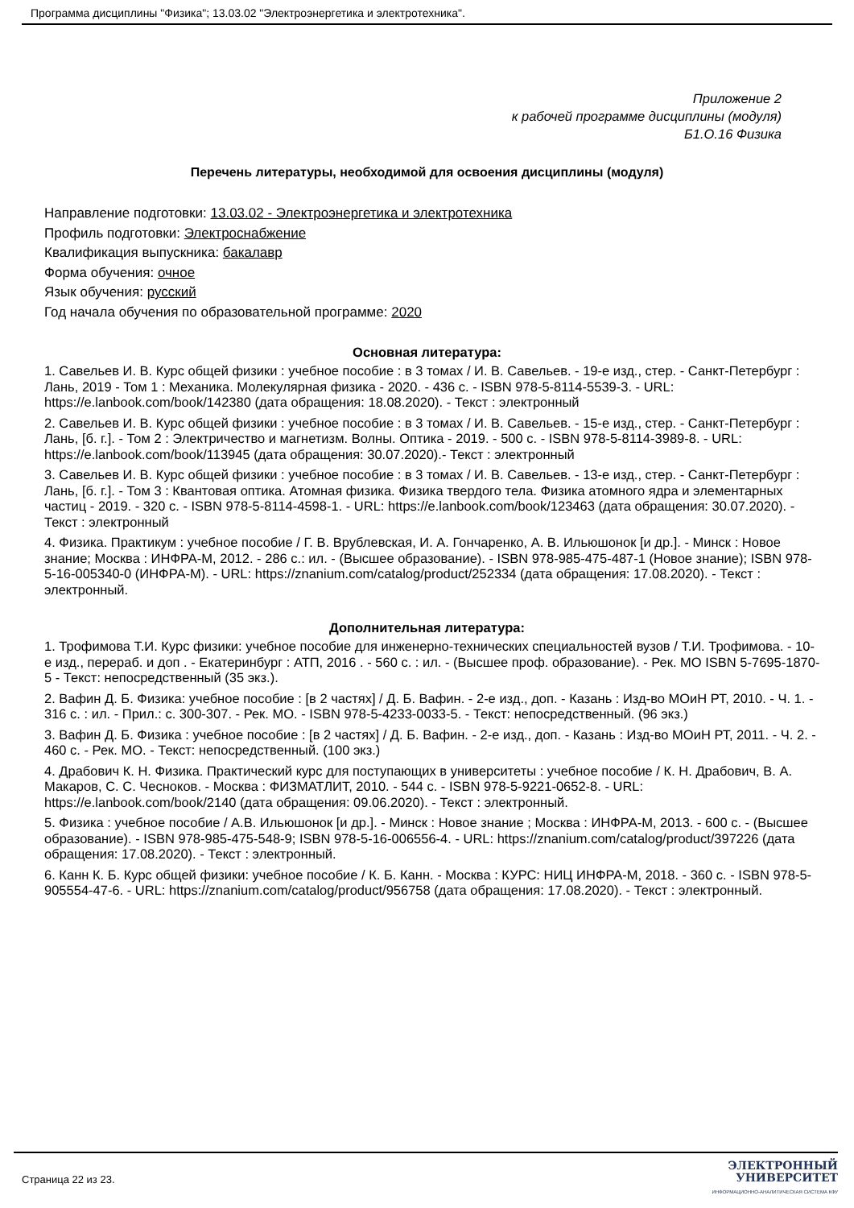Программа дисциплины "Физика"; 13.03.02 "Электроэнергетика и электротехника".
Приложение 2
к рабочей программе дисциплины (модуля)
Б1.О.16 Физика
Перечень литературы, необходимой для освоения дисциплины (модуля)
Направление подготовки: 13.03.02 - Электроэнергетика и электротехника
Профиль подготовки: Электроснабжение
Квалификация выпускника: бакалавр
Форма обучения: очное
Язык обучения: русский
Год начала обучения по образовательной программе: 2020
Основная литература:
1. Савельев И. В. Курс общей физики : учебное пособие : в 3 томах / И. В. Савельев. - 19-е изд., стер. - Санкт-Петербург : Лань, 2019 - Том 1 : Механика. Молекулярная физика - 2020. - 436 с. - ISBN 978-5-8114-5539-3. - URL: https://e.lanbook.com/book/142380 (дата обращения: 18.08.2020). - Текст : электронный
2. Савельев И. В. Курс общей физики : учебное пособие : в 3 томах / И. В. Савельев. - 15-е изд., стер. - Санкт-Петербург : Лань, [б. г.]. - Том 2 : Электричество и магнетизм. Волны. Оптика - 2019. - 500 с. - ISBN 978-5-8114-3989-8. - URL: https://e.lanbook.com/book/113945 (дата обращения: 30.07.2020).- Текст : электронный
3. Савельев И. В. Курс общей физики : учебное пособие : в 3 томах / И. В. Савельев. - 13-е изд., стер. - Санкт-Петербург : Лань, [б. г.]. - Том 3 : Квантовая оптика. Атомная физика. Физика твердого тела. Физика атомного ядра и элементарных частиц - 2019. - 320 с. - ISBN 978-5-8114-4598-1. - URL: https://e.lanbook.com/book/123463 (дата обращения: 30.07.2020). - Текст : электронный
4. Физика. Практикум : учебное пособие / Г. В. Врублевская, И. А. Гончаренко, А. В. Ильюшонок [и др.]. - Минск : Новое знание; Москва : ИНФРА-М, 2012. - 286 с.: ил. - (Высшее образование). - ISBN 978-985-475-487-1 (Новое знание); ISBN 978-5-16-005340-0 (ИНФРА-М). - URL: https://znanium.com/catalog/product/252334 (дата обращения: 17.08.2020). - Текст : электронный.
Дополнительная литература:
1. Трофимова Т.И. Курс физики: учебное пособие для инженерно-технических специальностей вузов / Т.И. Трофимова. - 10-е изд., перераб. и доп . - Екатеринбург : АТП, 2016 . - 560 с. : ил. - (Высшее проф. образование). - Рек. МО ISBN 5-7695-1870-5 - Текст: непосредственный (35 экз.).
2. Вафин Д. Б. Физика: учебное пособие : [в 2 частях] / Д. Б. Вафин. - 2-е изд., доп. - Казань : Изд-во МОиН РТ, 2010. - Ч. 1. - 316 с. : ил. - Прил.: с. 300-307. - Рек. МО. - ISBN 978-5-4233-0033-5. - Текст: непосредственный. (96 экз.)
3. Вафин Д. Б. Физика : учебное пособие : [в 2 частях] / Д. Б. Вафин. - 2-е изд., доп. - Казань : Изд-во МОиН РТ, 2011. - Ч. 2. - 460 с. - Рек. МО. - Текст: непосредственный. (100 экз.)
4. Драбович К. Н. Физика. Практический курс для поступающих в университеты : учебное пособие / К. Н. Драбович, В. А. Макаров, С. С. Чесноков. - Москва : ФИЗМАТЛИТ, 2010. - 544 с. - ISBN 978-5-9221-0652-8. - URL: https://e.lanbook.com/book/2140 (дата обращения: 09.06.2020). - Текст : электронный.
5. Физика : учебное пособие / А.В. Ильюшонок [и др.]. - Минск : Новое знание ; Москва : ИНФРА-М, 2013. - 600 с. - (Высшее образование). - ISBN 978-985-475-548-9; ISBN 978-5-16-006556-4. - URL: https://znanium.com/catalog/product/397226 (дата обращения: 17.08.2020). - Текст : электронный.
6. Канн К. Б. Курс общей физики: учебное пособие / К. Б. Канн. - Москва : КУРС: НИЦ ИНФРА-М, 2018. - 360 с. - ISBN 978-5-905554-47-6. - URL: https://znanium.com/catalog/product/956758 (дата обращения: 17.08.2020). - Текст : электронный.
Страница 22 из 23.
ЭЛЕКТРОННЫЙ
УНИВЕРСИТЕТ
ИНФОРМАЦИОННО-АНАЛИТИЧЕСКАЯ СИСТЕМА КФУ